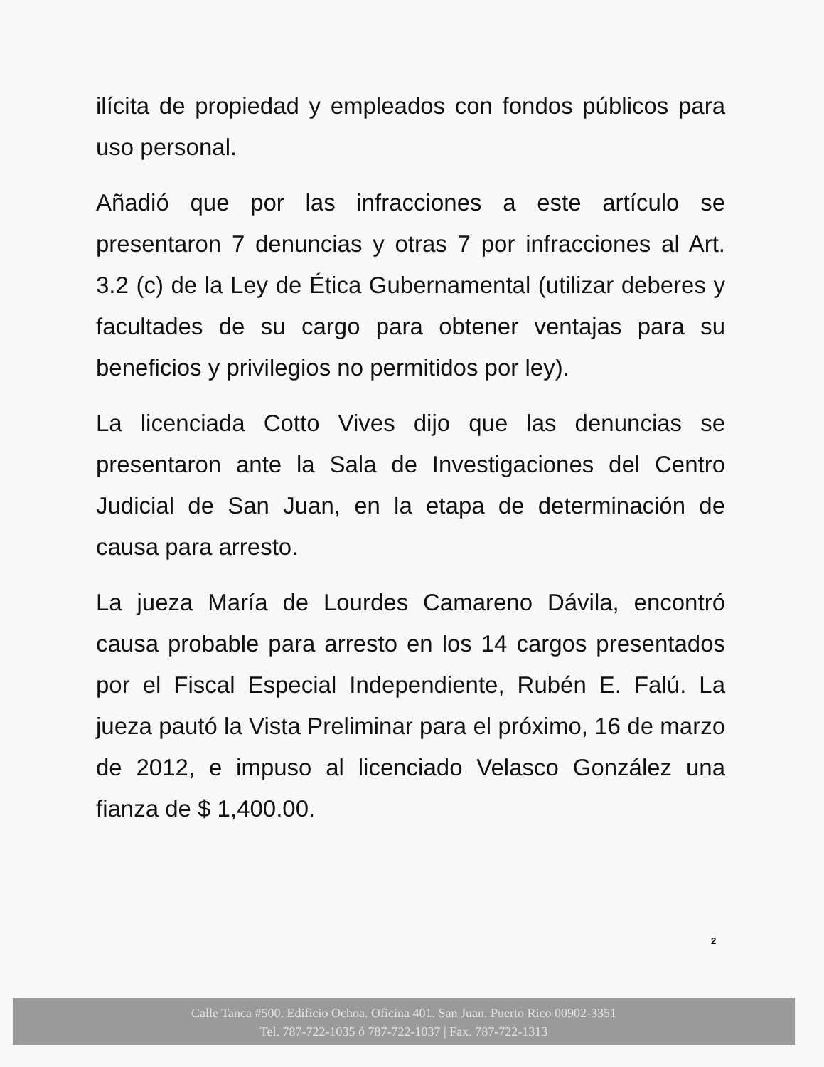ilícita de propiedad y empleados con fondos públicos para uso personal.
Añadió que por las infracciones a este artículo se presentaron 7 denuncias y otras 7 por infracciones al Art. 3.2 (c) de la Ley de Ética Gubernamental (utilizar deberes y facultades de su cargo para obtener ventajas para su beneficios y privilegios no permitidos por ley).
La licenciada Cotto Vives dijo que las denuncias se presentaron ante la Sala de Investigaciones del Centro Judicial de San Juan, en la etapa de determinación de causa para arresto.
La jueza María de Lourdes Camareno Dávila, encontró causa probable para arresto en los 14 cargos presentados por el Fiscal Especial Independiente, Rubén E. Falú. La jueza pautó la Vista Preliminar para el próximo, 16 de marzo de 2012, e impuso al licenciado Velasco González una fianza de $ 1,400.00.
2
Calle Tanca #500. Edificio Ochoa. Oficina 401. San Juan. Puerto Rico 00902-3351
Tel. 787-722-1035 ó 787-722-1037 | Fax. 787-722-1313